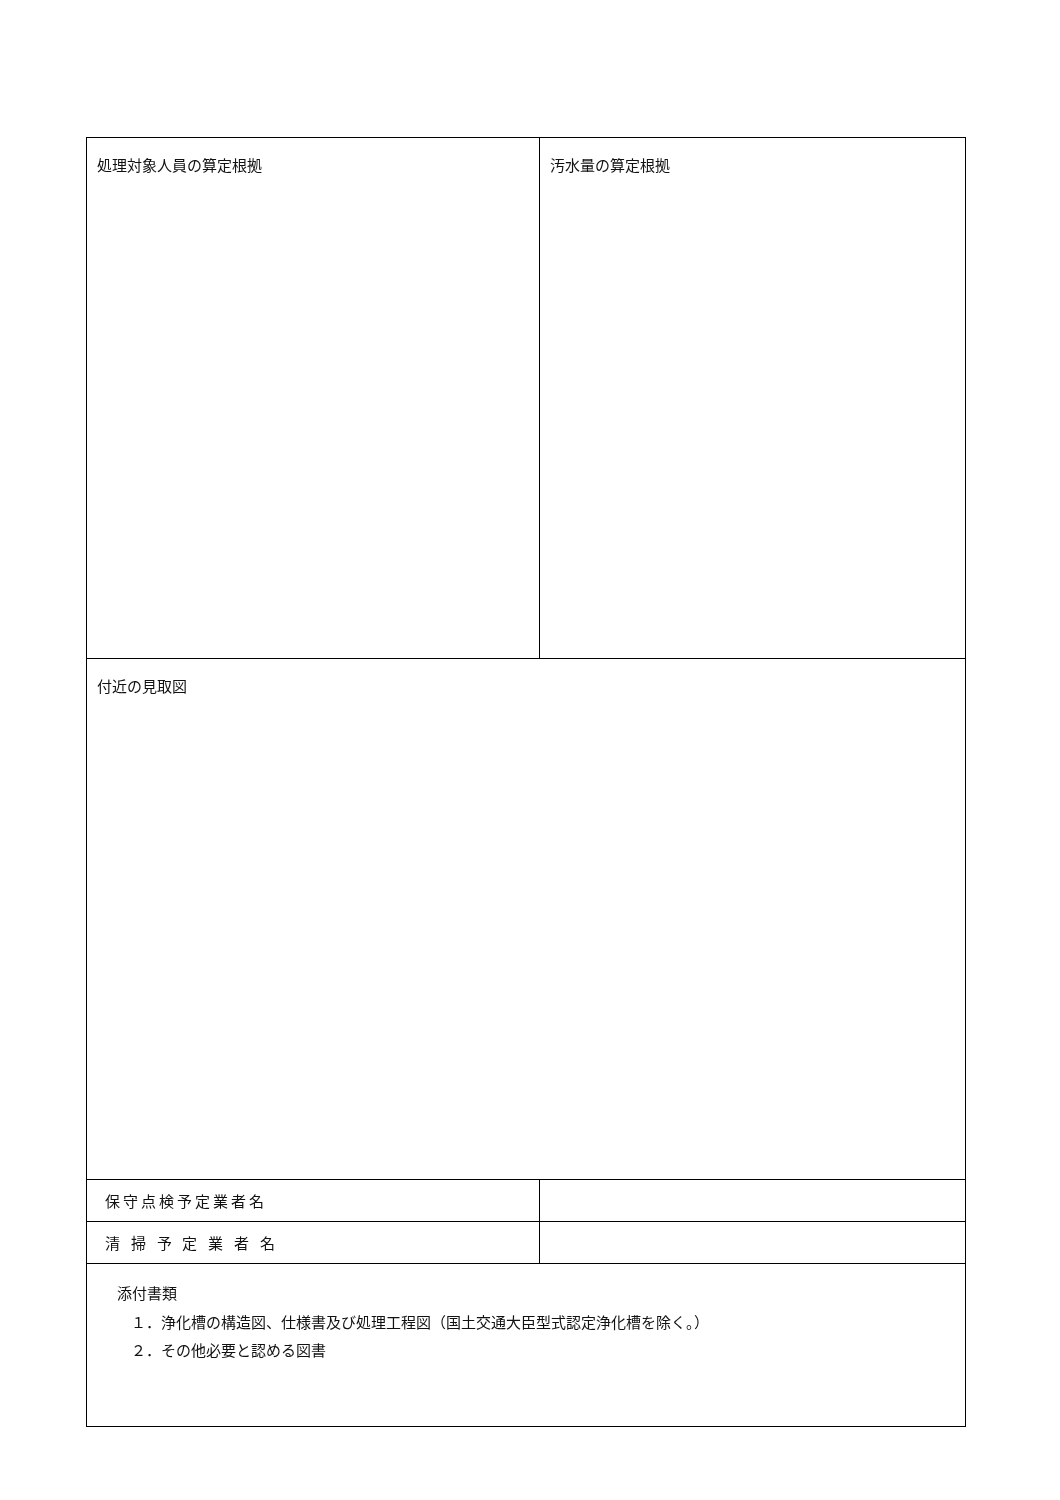| 処理対象人員の算定根拠 | 汚水量の算定根拠 |
| 付近の見取図 | |
| 保守点検予定業者名 | |
| 清 掃 予 定 業 者 名 | |
| 添付書類 １．浄化槽の構造図、仕様書及び処理工程図（国土交通大臣型式認定浄化槽を除く。） ２．その他必要と認める図書 | |